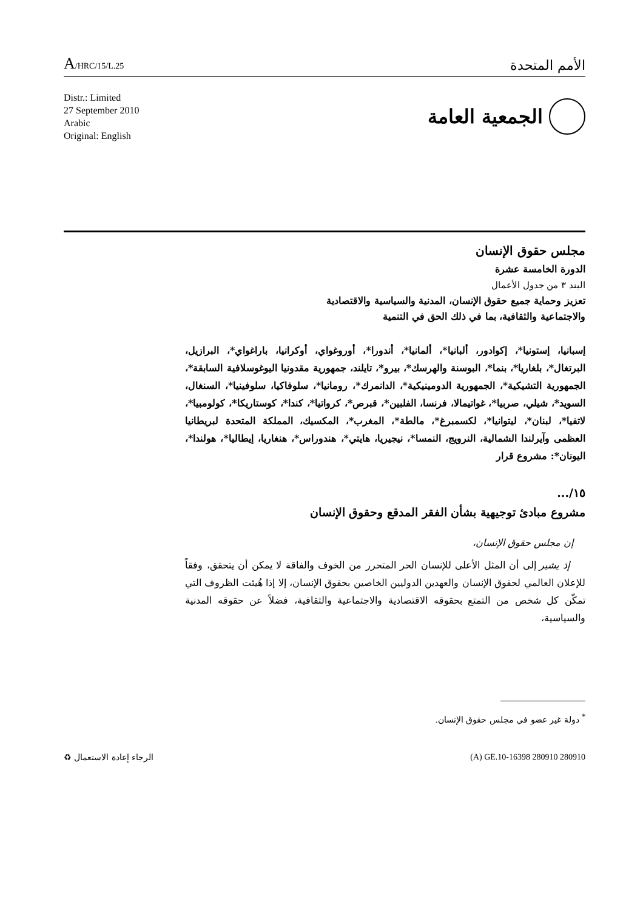A/HRC/15/L.25
الأمم المتحدة
Distr.: Limited
27 September 2010
Arabic
Original: English
الجمعية العامة
مجلس حقوق الإنسان
الدورة الخامسة عشرة
البند ٣ من جدول الأعمال
تعزيز وحماية جميع حقوق الإنسان، المدنية والسياسية والاقتصادية
والاجتماعية والثقافية، بما في ذلك الحق في التنمية
إسبانيا، إستونيا*، إكوادور، ألبانيا*، ألمانيا*، أندورا*، أوروغواي، أوكرانيا، باراغواي*، البرازيل، البرتغال*، بلغاريا*، بنما*، البوسنة والهرسك*، بيرو*، تايلند، جمهورية مقدونيا اليوغوسلافية السابقة*، الجمهورية التشيكية*، الجمهورية الدومينيكية*، الدانمرك*، رومانيا*، سلوفاكيا، سلوفينيا*، السنغال، السويد*، شيلي، صربيا*، غواتيمالا، فرنسا، الفلبين*، قبرص*، كرواتيا*، كندا*، كوستاريكا*، كولومبيا*، لاتفيا*، لبنان*، ليتوانيا*، لكسمبرغ*، مالطة*، المغرب*، المكسيك، المملكة المتحدة لبريطانيا العظمى وآيرلندا الشمالية، النرويج، النمسا*، نيجيريا، هايتي*، هندوراس*، هنغاريا، إيطاليا*، هولندا*، اليونان*: مشروع قرار
١٥/...
مشروع مبادئ توجيهية بشأن الفقر المدقع وحقوق الإنسان
إن مجلس حقوق الإنسان،
إذ يشير إلى أن المثل الأعلى للإنسان الحر المتحرر من الخوف والفاقة لا يمكن أن يتحقق، وفقاً للإعلان العالمي لحقوق الإنسان والعهدين الدوليين الخاصين بحقوق الإنسان، إلا إذا هُيئت الظروف التي تمكّن كل شخص من التمتع بحقوقه الاقتصادية والاجتماعية والثقافية، فضلاً عن حقوقه المدنية والسياسية،
<sup>*</sup> دولة غير عضو في مجلس حقوق الإنسان.
الرجاء إعادة الاستعمال ♻ (A) GE.10-16398 280910 280910